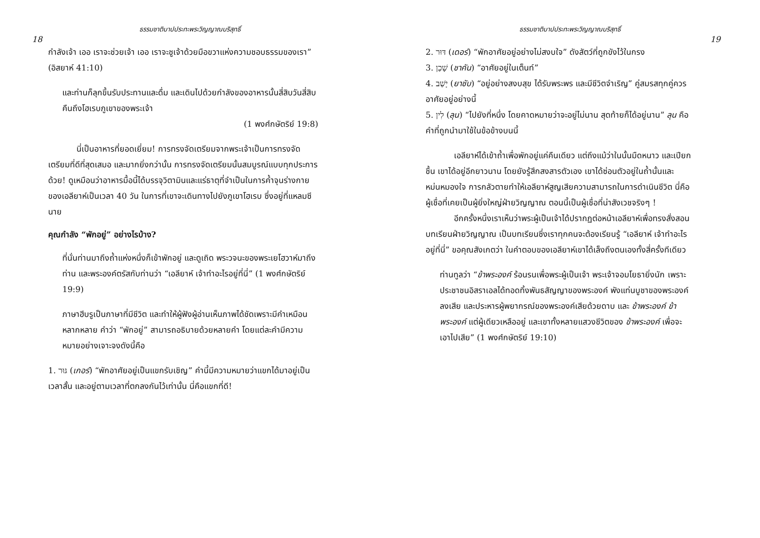ธรรมชาติบาปประทะพระวิญญาณบริสุทธิ์
18
กำลังเจ้า เออ เราจะช่วยเจ้า เออ เราจะชูเจ้าด้วยมือขวาแห่งความชอบธรรมของเรา” (อิสยาห์ 41:10)
และท่านก็ลุกขึ้นรับประทานและดื่ม และเดินไปด้วยกำลังของอาหารนั้นสี่สิบวันสี่สิบคืนถึงโฮเรบภูเขาของพระเจ้า
(1 พงศ์กษัตริย์ 19:8)
นี่เป็นอาหารที่ยอดเยี่ยม! การทรงจัดเตรียมจากพระเจ้าเป็นการทรงจัดเตรียมที่ดีที่สุดเสมอ และมากยิ่งกว่านั้น การทรงจัดเตรียมนั้นสมบูรณ์แบบทุกประการด้วย! ดูเหมือนว่าอาหารมื้อนี้ได้บรรจุวิตามินและแร่ธาตุที่จำเป็นในการค้ำจุนร่างกายของเอลียาห์เป็นเวลา 40 วัน ในการที่เขาจะเดินทางไปยังภูเขาโฮเรบ ซึ่งอยู่ที่แหลมซีนาย
คุณกำลัง “พักอยู่” อย่างไรบ้าง?
ที่นั่นท่านมาถึงถ้ำแห่งหนึ่งก็เข้าพักอยู่ และดูเถิด พระวจนะของพระเยโฮวาห์มาถึงท่าน และพระองค์ตรัสกับท่านว่า “เอลียาห์ เจ้าทำอะไรอยู่ที่นี่” (1 พงศ์กษัตริย์ 19:9)
ภาษาฮีบรูเป็นภาษาที่มีชีวิต และทำให้ผู้ฟังผู้อ่านเห็นภาพได้ชัดเพราะมีคำเหมือนหลากหลาย คำว่า “พักอยู่” สามารถอธิบายด้วยหลายคำ โดยแต่ละคำมีความหมายอย่างเจาะจงดังนี้คือ
1. גּוּר (เกอร์) “พักอาศัยอยู่เป็นแขกรับเชิญ” คำนี้มีความหมายว่าแขกได้มาอยู่เป็นเวลาสั้น และอยู่ตามเวลาที่ตกลงกันไว้เท่านั้น นี่คือแขกที่ดี!
ธรรมชาติบาปประทะพระวิญญาณบริสุทธิ์
19
2. דּוּר (เดอร์) “พักอาศัยอยู่อย่างไม่สงบใจ” ดังสัตว์ที่ถูกขังไว้ในกรง
3. שָׁכַן (ชาคัน) “อาศัยอยู่ในเต็นท์”
4. יָשַׁב (ยาชับ) “อยู่อย่างสงบสุข ได้รับพระพร และมีชีวิตจำเริญ” คู่สมรสทุกคู่ควรอาศัยอยู่อย่างนี้
5. לִין (ลุน) “ไปยังที่หนึ่ง โดยคาดหมายว่าจะอยู่ไม่นาน สุดท้ายก็ได้อยู่นาน” ลุน คือคำที่ถูกนำมาใช้ในข้อข้างบนนี้
เอลียาห์ได้เข้าถ้ำเพื่อพักอยู่แค่คืนเดียว แต่ถึงแม้ว่าในนั้นมืดหนาว และเปียกชื้น เขาได้อยู่อีกยาวนาน โดยยังรู้สึกสงสารตัวเอง เขาได้ซ่อนตัวอยู่ในถ้ำนั้นและหม่นหมองใจ การกลัวตายทำให้เอลียาห์สูญเสียความสามารถในการดำเนินชีวิต นี่คือผู้เชื่อที่เคยเป็นผู้ยิ่งใหญ่ฝ่ายวิญญาณ ตอนนี้เป็นผู้เชื่อที่น่าสังเวชจริงๆ !
อีกครั้งหนึ่งเราเห็นว่าพระผู้เป็นเจ้าได้ปรากฏต่อหน้าเอลียาห์เพื่อทรงสั่งสอนบทเรียนฝ่ายวิญญาณ เป็นบทเรียนซึ่งเราทุกคนจะต้องเรียนรู้ “เอลียาห์ เจ้าทำอะไรอยู่ที่นี่” ขอคุณสังเกตว่า ในคำตอบของเอลียาห์เขาได้เล็งถึงตนเองทั้งสี่ครั้งทีเดียว
ท่านทูลว่า “ข้าพระองค์ ร้อนรนเพื่อพระผู้เป็นเจ้า พระเจ้าจอมโยธายิ่งนัก เพราะประชาชนอิสราเอลได้ทอดทิ้งพันธสัญญาของพระองค์ พังแท่นบูชาของพระองค์ลงเสีย และประหารผู้พยากรณ์ของพระองค์เสียด้วยดาบ และ ข้าพระองค์ ข้าพระองค์ แต่ผู้เดียวเหลืออยู่ และเขาทั้งหลายแสวงชีวิตของ ข้าพระองค์ เพื่อจะเอาไปเสีย” (1 พงศ์กษัตริย์ 19:10)